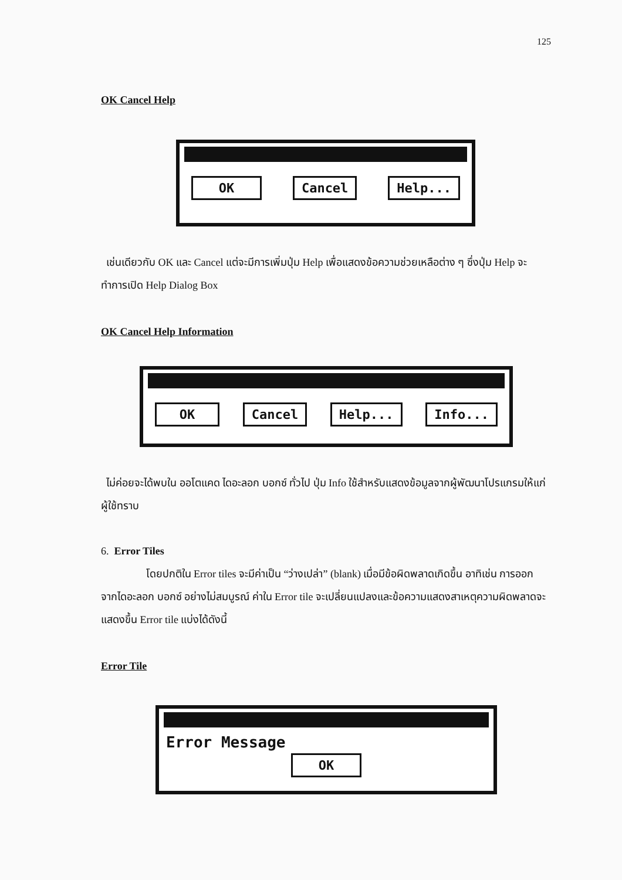125
OK Cancel Help
OK Cancel Help...
เช่นเดียวกับ OK และ Cancel แต่จะมีการเพิ่มปุ่ม Help เพื่อแสดงข้อความช่วยเหลือต่าง ๆ ซึ่งปุ่ม Help จะทำการเปิด Help Dialog Box
OK Cancel Help Information
OK Cancel Help... Info...
ไม่ค่อยจะได้พบใน ออโตแคด ไดอะลอก บอกซ์ ทั่วไป ปุ่ม Info ใช้สำหรับแสดงข้อมูลจากผู้พัฒนาโปรแกรมให้แก่ผู้ใช้ทราบ
6. Error Tiles
โดยปกติใน Error tiles จะมีค่าเป็น “ว่างเปล่า” (blank) เมื่อมีข้อผิดพลาดเกิดขึ้น อาทิเช่น การออกจากไดอะลอก บอกซ์ อย่างไม่สมบูรณ์ ค่าใน Error tile จะเปลี่ยนแปลงและข้อความแสดงสาเหตุความผิดพลาดจะแสดงขึ้น Error tile แบ่งได้ดังนี้
Error Tile
Error Message
OK